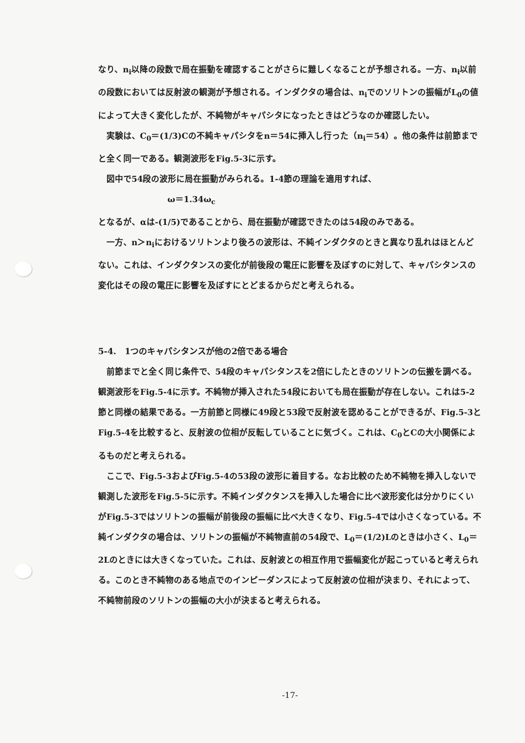なり、n<sub>i</sub>以降の段数で局在振動を確認することがさらに難しくなることが予想される。一方、n<sub>i</sub>以前の段数においては反射波の観測が予想される。インダクタの場合は、n<sub>i</sub>でのソリトンの振幅がL<sub>0</sub>の値によって大きく変化したが、不純物がキャパシタになったときはどうなのか確認したい。
実験は、C<sub>0</sub>＝(1/3)Cの不純キャパシタをn＝54に挿入し行った（n<sub>i</sub>＝54）。他の条件は前節までと全く同一である。観測波形をFig.5-3に示す。
図中で54段の波形に局在振動がみられる。1-4節の理論を適用すれば、
ω＝1.34ω<sub>c</sub>
となるが、αは-(1/5)であることから、局在振動が確認できたのは54段のみである。
一方、n＞n<sub>i</sub>におけるソリトンより後ろの波形は、不純インダクタのときと異なり乱れはほとんどない。これは、インダクタンスの変化が前後段の電圧に影響を及ぼすのに対して、キャパシタンスの変化はその段の電圧に影響を及ぼすにとどまるからだと考えられる。
5-4.　1つのキャパシタンスが他の2倍である場合
前節までと全く同じ条件で、54段のキャパシタンスを2倍にしたときのソリトンの伝搬を調べる。観測波形をFig.5-4に示す。不純物が挿入された54段においても局在振動が存在しない。これは5-2節と同様の結果である。一方前節と同様に49段と53段で反射波を認めることができるが、Fig.5-3とFig.5-4を比較すると、反射波の位相が反転していることに気づく。これは、C<sub>0</sub>とCの大小関係によるものだと考えられる。
ここで、Fig.5-3およびFig.5-4の53段の波形に着目する。なお比較のため不純物を挿入しないで観測した波形をFig.5-5に示す。不純インダクタンスを挿入した場合に比べ波形変化は分かりにくいがFig.5-3ではソリトンの振幅が前後段の振幅に比べ大きくなり、Fig.5-4では小さくなっている。不純インダクタの場合は、ソリトンの振幅が不純物直前の54段で、L<sub>0</sub>＝(1/2)Lのときは小さく、L<sub>0</sub>＝2Lのときには大きくなっていた。これは、反射波との相互作用で振幅変化が起こっていると考えられる。このとき不純物のある地点でのインピーダンスによって反射波の位相が決まり、それによって、不純物前段のソリトンの振幅の大小が決まると考えられる。
-17-